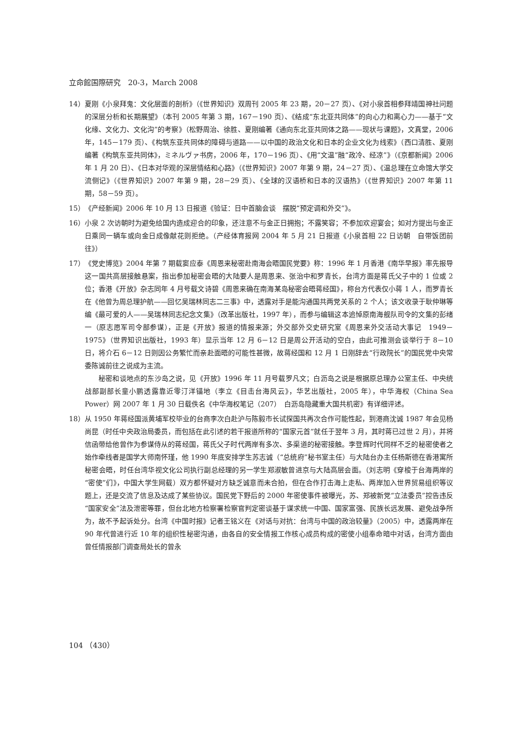立命館国際研究　20-3，March 2008
14） 夏刚《小泉拜鬼：文化层面的剖析》（《世界知识》双周刊 2005 年 23 期，20－27 页）、《对小泉首相参拜靖国神社问题的深层分析和长期展望》（本刊 2005 年第 3 期，167－190 页）、《结成“东北亚共同体”的向心力和离心力——基于“文化缘、文化力、文化沟”的考察》（松野周治、徐胜、夏刚编著《通向东北亚共同体之路——现状与课题》，文真堂，2006 年，145－179 页）、《构筑东亚共同体的障碍与道路——以中国的政治文化和日本的企业文化为线索》（西口清胜、夏刚编著《构筑东亚共同体》，ミネルヴァ书房，2006 年，170－196 页）、《用“文温”融“政冷、经凉”》（《京都新闻》2006 年 1 月 20 日）、《日本对华观的深层情结和心路》（《世界知识》2007 年第 9 期，24－27 页）、《温总理在立命馆大学交流侧记》（《世界知识》2007 年第 9 期，28－29 页）、《全球的汉语桥和日本的汉语热》（《世界知识》2007 年第 11 期，58－59 页）。
15） 《产经新闻》2006 年 10 月 13 日报道《验证：日中首脑会谈　摆脱“预定调和外交”》。
16） 小泉 2 次访朝时为避免给国内造成迎合的印象，还注意不与金正日拥抱；不露笑容；不参加欢迎宴会；如对方提出与金正日乘同一辆车或向金日成像献花则拒绝。（产经体育报网 2004 年 5 月 21 日报道《小泉首相 22 日访朝　自带饭团前往》）
17） 《党史博览》2004 年第 7 期载窦应泰《周恩来秘密赴南海会晤国民党要》称：1996 年 1 月香港《南华早报》率先报导这一国共高层接触悬案，指出参加秘密会晤的大陆要人是周恩来、张治中和罗青长，台湾方面是蒋氏父子中的 1 位或 2 位；香港《开放》杂志同年 4 月号载文诗碧《周恩来确在南海某岛秘密会晤蒋经国》，称台方代表仅小蒋 1 人，而罗青长在《他曾为周总理护航——回忆吴瑞林同志二三事》中，透露对手是能沟通国共两党关系的 2 个人；该文收录于耿仲琳等编《最可爱的人——吴瑞林同志纪念文集》（改革出版社，1997 年），而参与编辑这本追悼原南海舰队司令的文集的彭绪一（原志愿军司令部参谋），正是《开放》报道的情报来源；外交部外交史研究室《周恩来外交活动大事记　1949－1975》（世界知识出版社，1993 年）显示当年 12 月 6－12 日是周公开活动的空白，由此可推测会谈举行于 8－10 日，将介石 6－12 日则因公务繁忙而亲赴面晤的可能性甚微，故蒋经国和 12 月 1 日刚辞去“行政院长”的国民党中央常委陈诚前往之说成为主流。
秘密和谈地点的东沙岛之说，见《开放》1996 年 11 月号载罗凡文；白沥岛之说是根据原总理办公室主任、中央统战部副部长童小鹏透露靠近零汀洋锚地（李立《目击台海风云》，华艺出版社，2005 年），中华海权（China Sea Power）网 2007 年 1 月 30 日载佚名《中华海权笔记（207）　白沥岛隐藏重大国共机密》有详细评述。
18） 从 1950 年蒋经国派黄埔军校毕业的台商李次白赴沪与陈毅市长试探国共再次合作可能性起，到港商沈诚 1987 年会见杨尚昆（时任中央政治局委员，而包括在此引述的若干报道所称的“国家元首”就任于翌年 3 月，其时蒋已过世 2 月），并将信函带给他曾作为参谋侍从的蒋经国，蒋氏父子时代两岸有多次、多渠道的秘密接触。李登辉时代同样不乏的秘密使者之始作牵线者是国学大师南怀瑾，他 1990 年底安排学生苏志诚（“总统府”秘书室主任）与大陆台办主任杨斯德在香港寓所秘密会晤，时任台湾华视文化公司执行副总经理的另一学生郑淑敏曾进京与大陆高层会面。（刘志明《穿梭于台海两岸的“密使”们》，中国大学生网载）双方都怀疑对方缺乏诚意而未合拍，但在合作打击海上走私、两岸加入世界贸易组织等议题上，还是交流了信息及达成了某些协议。国民党下野后的 2000 年密使事件被曝光，苏、郑被新党“立法委员”控告违反“国家安全”法及泄密等罪，但台北地方检察署检察官判定密谈基于谋求统一中国、国家富强、民族长远发展、避免战争所为，故不予起诉处分。台湾《中国时报》记者王铭义在《对话与对抗：台湾与中国的政治较量》（2005）中，透露两岸在 90 年代曾进行近 10 年的组织性秘密沟通，由各自的安全情报工作核心成员构成的密使小组奉命暗中对话，台湾方面由曾任情报部门调查局处长的曾永
104 （430）